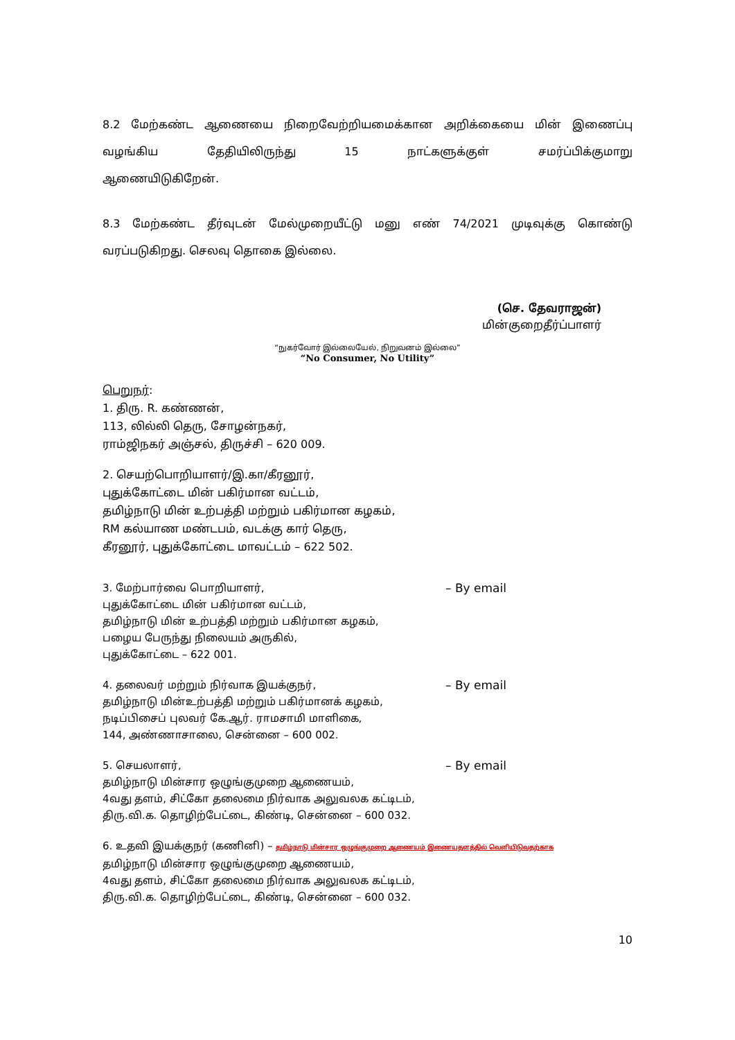8.2 மேற்கண்ட ஆணையை நிறைவேற்றியமைக்கான அறிக்கையை மின் இணைப்பு வழங்கிய தேதியிலிருந்து 15 நாட்களுக்குள் சமர்ப்பிக்குமாறு
ஆணையிடுகிறேன்.
8.3 மேற்கண்ட தீர்வுடன் மேல்முறையீட்டு மனு எண் 74/2021 முடிவுக்கு கொண்டு வரப்படுகிறது. செலவு தொகை இல்லை.
(செ. தேவராஜன்)
மின்குறைதீர்ப்பாளர்
“நுகர்வோர் இல்லையேல், நிறுவனம் இல்லை”
“No Consumer, No Utility”
பெறுநர்:
1. திரு. R. கண்ணன்,
113, லில்லி தெரு, சோழன்நகர்,
ராம்ஜிநகர் அஞ்சல், திருச்சி – 620 009.
2. செயற்பொறியாளர்/இ.கா/கீரனூர்,
புதுக்கோட்டை மின் பகிர்மான வட்டம்,
தமிழ்நாடு மின் உற்பத்தி மற்றும் பகிர்மான கழகம்,
RM கல்யாண மண்டபம், வடக்கு கார் தெரு,
கீரனூர், புதுக்கோட்டை மாவட்டம் – 622 502.
3. மேற்பார்வை பொறியாளர், – By email
புதுக்கோட்டை மின் பகிர்மான வட்டம்,
தமிழ்நாடு மின் உற்பத்தி மற்றும் பகிர்மான கழகம்,
பழைய பேருந்து நிலையம் அருகில்,
புதுக்கோட்டை – 622 001.
4. தலைவர் மற்றும் நிர்வாக இயக்குநர், – By email
தமிழ்நாடு மின்உற்பத்தி மற்றும் பகிர்மானக் கழகம்,
நடிப்பிசைப் புலவர் கே.ஆர். ராமசாமி மாளிகை,
144, அண்ணாசாலை, சென்னை – 600 002.
5. செயலாளர், – By email
தமிழ்நாடு மின்சார ஒழுங்குமுறை ஆணையம்,
4வது தளம், சிட்கோ தலைமை நிர்வாக அலுவலக கட்டிடம்,
திரு.வி.க. தொழிற்பேட்டை, கிண்டி, சென்னை – 600 032.
6. உதவி இயக்குநர் (கணினி) – தமிழ்நாடு மின்சார ஒழுங்குமுறை ஆணையம் இணையதளத்தில் வெளியிடுவதற்காக
தமிழ்நாடு மின்சார ஒழுங்குமுறை ஆணையம்,
4வது தளம், சிட்கோ தலைமை நிர்வாக அலுவலக கட்டிடம்,
திரு.வி.க. தொழிற்பேட்டை, கிண்டி, சென்னை – 600 032.
10